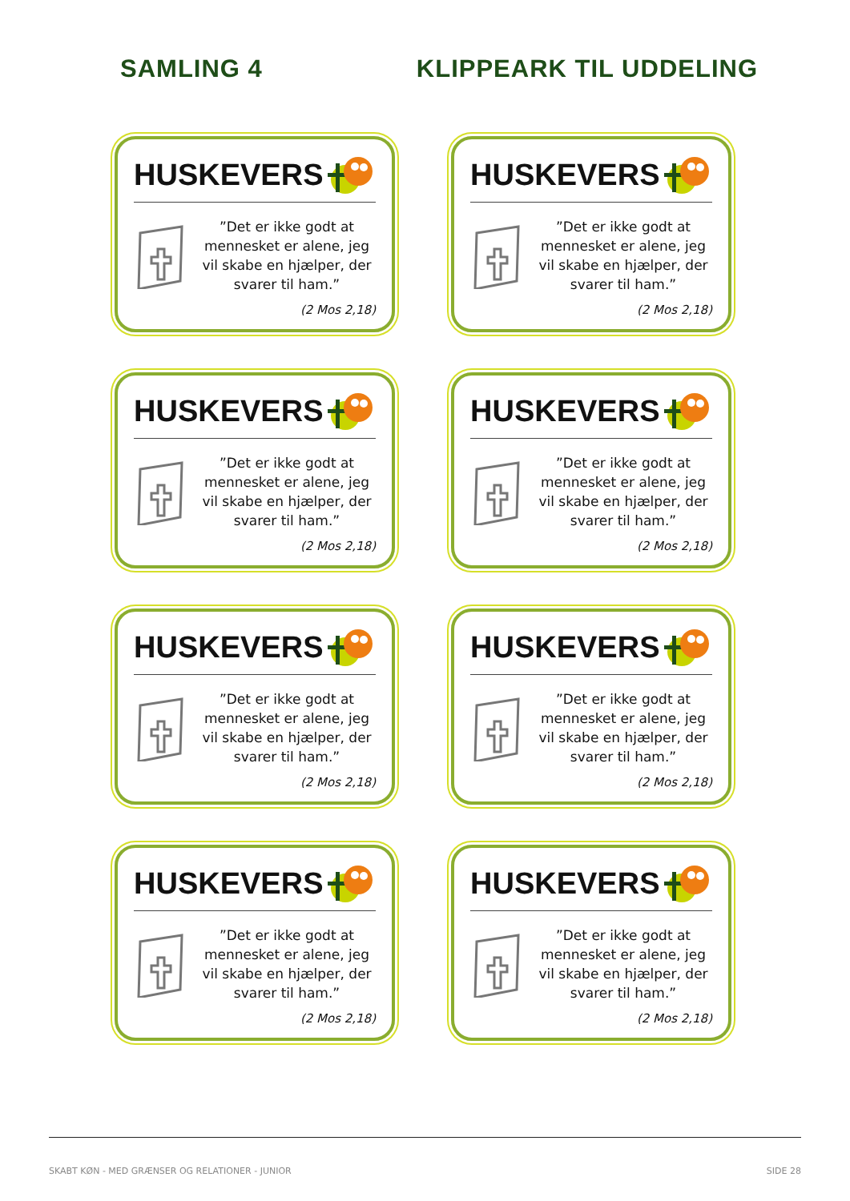SAMLING 4 KLIPPEARK TIL UDDELING
HUSKEVERS
”Det er ikke godt at mennesket er alene, jeg vil skabe en hjælper, der svarer til ham.”
(2 Mos 2,18)
HUSKEVERS
”Det er ikke godt at mennesket er alene, jeg vil skabe en hjælper, der svarer til ham.”
(2 Mos 2,18)
HUSKEVERS
”Det er ikke godt at mennesket er alene, jeg vil skabe en hjælper, der svarer til ham.”
(2 Mos 2,18)
HUSKEVERS
”Det er ikke godt at mennesket er alene, jeg vil skabe en hjælper, der svarer til ham.”
(2 Mos 2,18)
HUSKEVERS
”Det er ikke godt at mennesket er alene, jeg vil skabe en hjælper, der svarer til ham.”
(2 Mos 2,18)
HUSKEVERS
”Det er ikke godt at mennesket er alene, jeg vil skabe en hjælper, der svarer til ham.”
(2 Mos 2,18)
HUSKEVERS
”Det er ikke godt at mennesket er alene, jeg vil skabe en hjælper, der svarer til ham.”
(2 Mos 2,18)
HUSKEVERS
”Det er ikke godt at mennesket er alene, jeg vil skabe en hjælper, der svarer til ham.”
(2 Mos 2,18)
SKABT KØN - MED GRÆNSER OG RELATIONER - JUNIOR SIDE 28